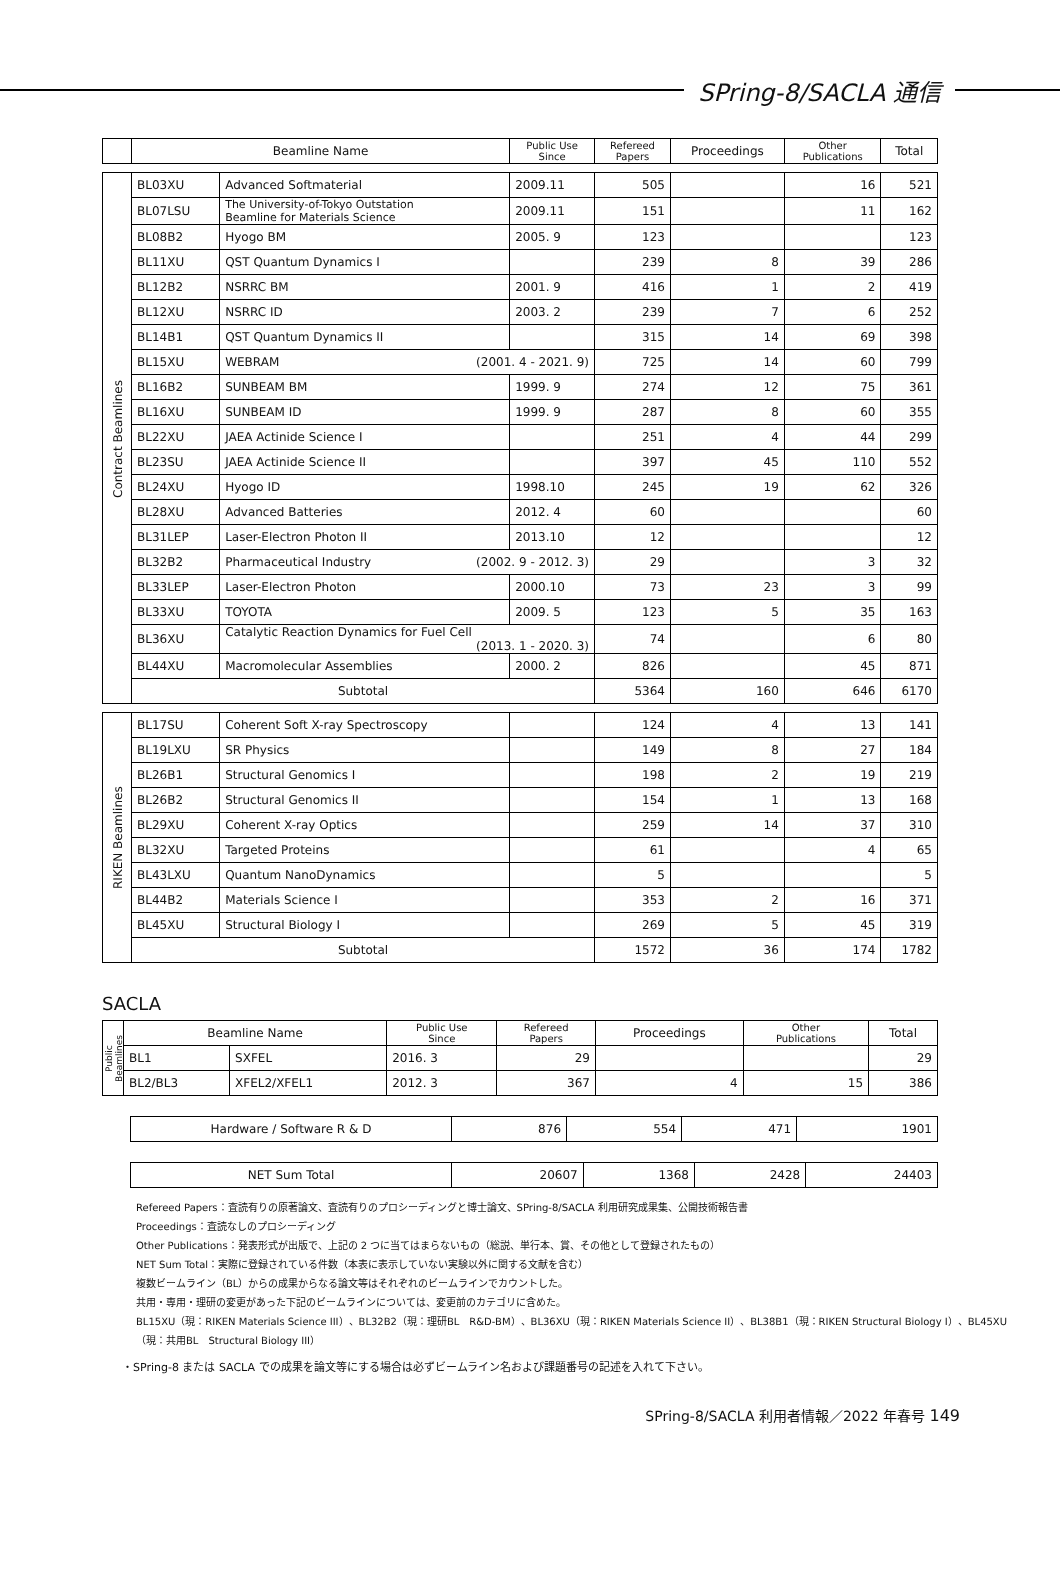SPring-8/SACLA 通信
| | Beamline Name | | Public Use Since | Refereed Papers | Proceedings | Other Publications | Total |
| --- | --- | --- | --- | --- | --- | --- | --- |
| Contract Beamlines | BL03XU | Advanced Softmaterial | 2009.11 | 505 | | 16 | 521 |
| | BL07LSU | The University-of-Tokyo Outstation Beamline for Materials Science | 2009.11 | 151 | | 11 | 162 |
| | BL08B2 | Hyogo BM | 2005. 9 | 123 | | | 123 |
| | BL11XU | QST Quantum Dynamics I | | 239 | 8 | 39 | 286 |
| | BL12B2 | NSRRC BM | 2001. 9 | 416 | 1 | 2 | 419 |
| | BL12XU | NSRRC ID | 2003. 2 | 239 | 7 | 6 | 252 |
| | BL14B1 | QST Quantum Dynamics II | | 315 | 14 | 69 | 398 |
| | BL15XU | WEBRAM (2001. 4 - 2021. 9) | | 725 | 14 | 60 | 799 |
| | BL16B2 | SUNBEAM BM | 1999. 9 | 274 | 12 | 75 | 361 |
| | BL16XU | SUNBEAM ID | 1999. 9 | 287 | 8 | 60 | 355 |
| | BL22XU | JAEA Actinide Science I | | 251 | 4 | 44 | 299 |
| | BL23SU | JAEA Actinide Science II | | 397 | 45 | 110 | 552 |
| | BL24XU | Hyogo ID | 1998.10 | 245 | 19 | 62 | 326 |
| | BL28XU | Advanced Batteries | 2012. 4 | 60 | | | 60 |
| | BL31LEP | Laser-Electron Photon II | 2013.10 | 12 | | | 12 |
| | BL32B2 | Pharmaceutical Industry (2002. 9 - 2012. 3) | | 29 | | 3 | 32 |
| | BL33LEP | Laser-Electron Photon | 2000.10 | 73 | 23 | 3 | 99 |
| | BL33XU | TOYOTA | 2009. 5 | 123 | 5 | 35 | 163 |
| | BL36XU | Catalytic Reaction Dynamics for Fuel Cell (2013. 1 - 2020. 3) | | 74 | | 6 | 80 |
| | BL44XU | Macromolecular Assemblies | 2000. 2 | 826 | | 45 | 871 |
| | Subtotal | | | 5364 | 160 | 646 | 6170 |
| RIKEN Beamlines | BL17SU | Coherent Soft X-ray Spectroscopy | | 124 | 4 | 13 | 141 |
| | BL19LXU | SR Physics | | 149 | 8 | 27 | 184 |
| | BL26B1 | Structural Genomics I | | 198 | 2 | 19 | 219 |
| | BL26B2 | Structural Genomics II | | 154 | 1 | 13 | 168 |
| | BL29XU | Coherent X-ray Optics | | 259 | 14 | 37 | 310 |
| | BL32XU | Targeted Proteins | | 61 | | 4 | 65 |
| | BL43LXU | Quantum NanoDynamics | | 5 | | | 5 |
| | BL44B2 | Materials Science I | | 353 | 2 | 16 | 371 |
| | BL45XU | Structural Biology I | | 269 | 5 | 45 | 319 |
| | Subtotal | | | 1572 | 36 | 174 | 1782 |
SACLA
| Public Beamlines | Beamline Name | | Public Use Since | Refereed Papers | Proceedings | Other Publications | Total |
| | BL1 | SXFEL | 2016. 3 | 29 | | | 29 |
| | BL2/BL3 | XFEL2/XFEL1 | 2012. 3 | 367 | 4 | 15 | 386 |
| Hardware / Software R & D | 876 | 554 | 471 | 1901 |
| NET Sum Total | 20607 | 1368 | 2428 | 24403 |
Refereed Papers：査読有りの原著論文、査読有りのプロシーディングと博士論文、SPring-8/SACLA 利用研究成果集、公開技術報告書
Proceedings：査読なしのプロシーディング
Other Publications：発表形式が出版で、上記の 2 つに当てはまらないもの（総説、単行本、賞、その他として登録されたもの）
NET Sum Total：実際に登録されている件数（本表に表示していない実験以外に関する文献を含む）
複数ビームライン（BL）からの成果からなる論文等はそれぞれのビームラインでカウントした。
共用・専用・理研の変更があった下記のビームラインについては、変更前のカテゴリに含めた。
BL15XU（現：RIKEN Materials Science III）、BL32B2（現：理研BL　R&D-BM）、BL36XU（現：RIKEN Materials Science II）、BL38B1（現：RIKEN Structural Biology I）、BL45XU
（現：共用BL　Structural Biology III）
・SPring-8 または SACLA での成果を論文等にする場合は必ずビームライン名および課題番号の記述を入れて下さい。
SPring-8/SACLA 利用者情報／2022 年春号 149